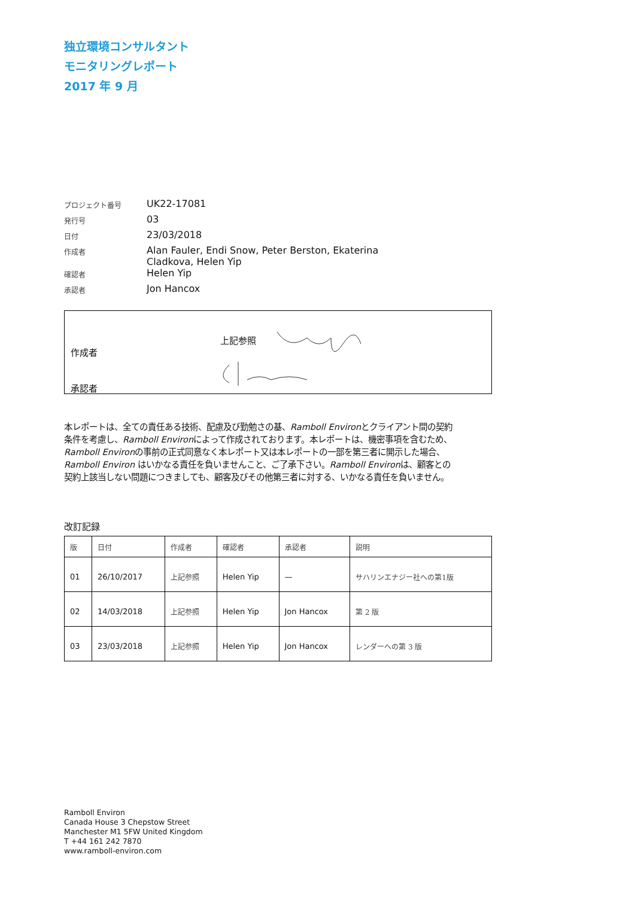独立環境コンサルタント
モニタリングレポート
2017 年 9 月
| プロジェクト番号 | UK22-17081 |
| 発行号 | 03 |
| 日付 | 23/03/2018 |
| 作成者 | Alan Fauler, Endi Snow, Peter Berston, Ekaterina Cladkova, Helen Yip |
| 確認者 | Helen Yip |
| 承認者 | Jon Hancox |
作成者
上記参照
承認者
本レポートは、全ての責任ある技術、配慮及び勤勉さの基、Ramboll Environとクライアント間の契約条件を考慮し、Ramboll Environによって作成されております。本レポートは、機密事項を含むため、Ramboll Environの事前の正式同意なく本レポート又は本レポートの一部を第三者に開示した場合、Ramboll Environ はいかなる責任を負いませんこと、ご了承下さい。Ramboll Environは、顧客との契約上該当しない問題につきましても、顧客及びその他第三者に対する、いかなる責任を負いません。
改訂記録
| 版 | 日付 | 作成者 | 確認者 | 承認者 | 説明 |
| --- | --- | --- | --- | --- | --- |
| 01 | 26/10/2017 | 上記参照 | Helen Yip | — | サハリンエナジー社への第1版 |
| 02 | 14/03/2018 | 上記参照 | Helen Yip | Jon Hancox | 第 2 版 |
| 03 | 23/03/2018 | 上記参照 | Helen Yip | Jon Hancox | レンダーへの第 3 版 |
Ramboll Environ
Canada House 3 Chepstow Street
Manchester M1 5FW United Kingdom
T +44 161 242 7870
www.ramboll-environ.com